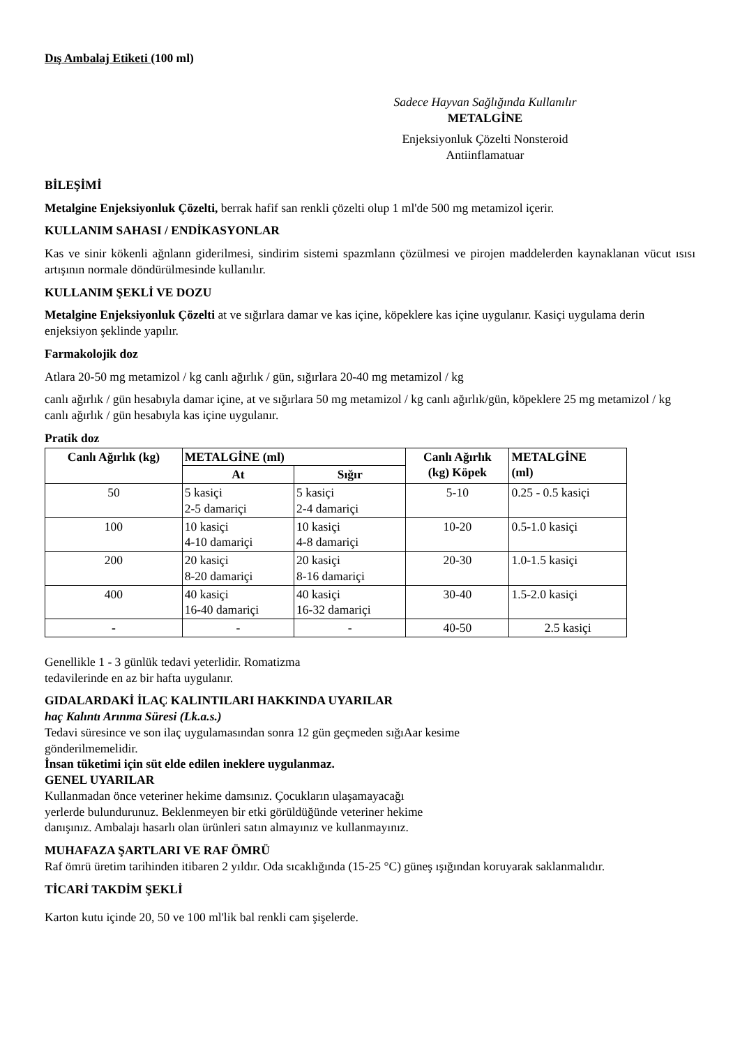Dış Ambalaj Etiketi (100 ml)
Sadece Hayvan Sağlığında Kullanılır
METALGİNE
Enjeksiyonluk Çözelti Nonsteroid
Antiinflamatuar
BİLEŞİMİ
Metalgine Enjeksiyonluk Çözelti, berrak hafif san renkli çözelti olup 1 ml'de 500 mg metamizol içerir.
KULLANIM SAHASI / ENDİKASYONLAR
Kas ve sinir kökenli ağnlann giderilmesi, sindirim sistemi spazmlann çözülmesi ve pirojen maddelerden kaynaklanan vücut ısısı artışının normale döndürülmesinde kullanılır.
KULLANIM ŞEKLİ VE DOZU
Metalgine Enjeksiyonluk Çözelti at ve sığırlara damar ve kas içine, köpeklere kas içine uygulanır. Kasiçi uygulama derin enjeksiyon şeklinde yapılır.
Farmakolojik doz
Atlara 20-50 mg metamizol / kg canlı ağırlık / gün, sığırlara 20-40 mg metamizol / kg
canlı ağırlık / gün hesabıyla damar içine, at ve sığırlara 50 mg metamizol / kg canlı ağırlık/gün, köpeklere 25 mg metamizol / kg canlı ağırlık / gün hesabıyla kas içine uygulanır.
Pratik doz
| Canlı Ağırlık (kg) | METALGİNE (ml) | | Canlı Ağırlık (kg) Köpek | METALGİNE (ml) |
| --- | --- | --- | --- | --- |
| | At | Sığır | | |
| 50 | 5 kasiçi 2-5 damariçi | 5 kasiçi 2-4 damariçi | 5-10 | 0.25 - 0.5 kasiçi |
| 100 | 10 kasiçi 4-10 damariçi | 10 kasiçi 4-8 damariçi | 10-20 | 0.5-1.0 kasiçi |
| 200 | 20 kasiçi 8-20 damariçi | 20 kasiçi 8-16 damariçi | 20-30 | 1.0-1.5 kasiçi |
| 400 | 40 kasiçi 16-40 damariçi | 40 kasiçi 16-32 damariçi | 30-40 | 1.5-2.0 kasiçi |
| - | - | - | 40-50 | 2.5 kasiçi |
Genellikle 1 - 3 günlük tedavi yeterlidir. Romatizma
tedavilerinde en az bir hafta uygulanır.
GIDALARDAKİ İLAÇ KALINTILARI HAKKINDA UYARILAR
haç Kalıntı Arınma Süresi (Lk.a.s.)
Tedavi süresince ve son ilaç uygulamasından sonra 12 gün geçmeden sığıAar kesime
gönderilmemelidir.
İnsan tüketimi için süt elde edilen ineklere uygulanmaz.
GENEL UYARILAR
Kullanmadan önce veteriner hekime damsınız. Çocukların ulaşamayacağı
yerlerde bulundurunuz. Beklenmeyen bir etki görüldüğünde veteriner hekime
danışınız. Ambalajı hasarlı olan ürünleri satın almayınız ve kullanmayınız.
MUHAFAZA ŞARTLARI VE RAF ÖMRÜ
Raf ömrü üretim tarihinden itibaren 2 yıldır. Oda sıcaklığında (15-25 °C) güneş ışığından koruyarak saklanmalıdır.
TİCARİ TAKDİM ŞEKLİ
Karton kutu içinde 20, 50 ve 100 ml'lik bal renkli cam şişelerde.